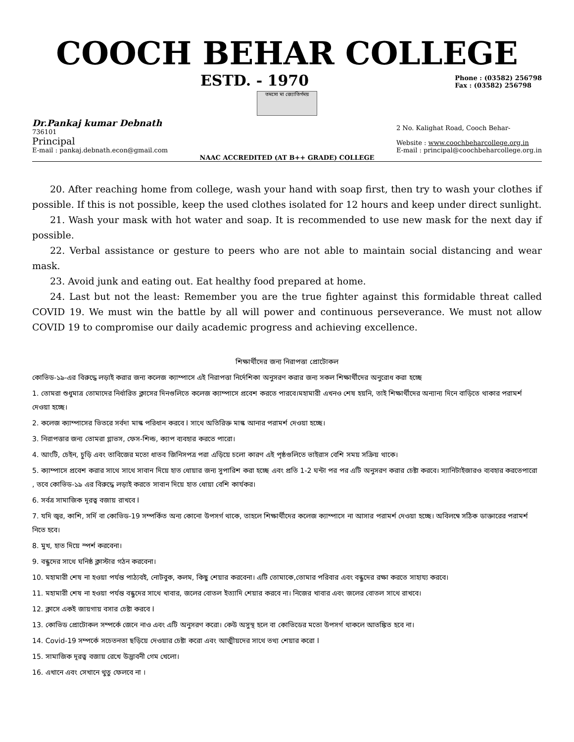COOCH BEHAR COLLEGE
ESTD. - 1970 Phone : (03582) 256798
Fax : (03582) 256798
তমসো মা জ্যোতির্গময়
Dr.Pankaj kumar Debnath
736101
Principal
E-mail : pankaj.debnath.econ@gmail.com 2 No. Kalighat Road, Cooch Behar-
Website : www.coochbeharcollege.org.in
E-mail : principal@coochbeharcollege.org.in
NAAC ACCREDITED (AT B++ GRADE) COLLEGE
20. After reaching home from college, wash your hand with soap first, then try to wash your clothes if possible. If this is not possible, keep the used clothes isolated for 12 hours and keep under direct sunlight.
21. Wash your mask with hot water and soap. It is recommended to use new mask for the next day if possible.
22. Verbal assistance or gesture to peers who are not able to maintain social distancing and wear mask.
23. Avoid junk and eating out. Eat healthy food prepared at home.
24. Last but not the least: Remember you are the true fighter against this formidable threat called COVID 19. We must win the battle by all will power and continuous perseverance. We must not allow COVID 19 to compromise our daily academic progress and achieving excellence.
শিক্ষার্থীদের জন্য নিরাপত্তা প্রোটোকল
কোভিড-১৯-এর বিরুদ্ধে লড়াই করার জন্য কলেজ ক্যাম্পাসে এই নিরাপত্তা নির্দেশিকা অনুসরণ করার জন্য সকল শিক্ষার্থীদের অনুরোধ করা হচ্ছে
1. তোমরা শুধুমাত্র তোমাদের নির্ধারিত ক্লাসের দিনগুলিতে কলেজ ক্যাম্পাসে প্রবেশ করতে পারবে।মহামারী এখনও শেষ হয়নি, তাই শিক্ষার্থীদের অন্যান্য দিনে বাড়িতে থাকার পরামর্শ দেওয়া হচ্ছে।
2. কলেজ ক্যাম্পাসের ভিতরে সর্বদা মাস্ক পরিধান করবে I সাথে অতিরিক্ত মাস্ক আনার পরামর্শ দেওয়া হচ্ছে।
3. নিরাপত্তার জন্য তোমরা গ্লাভস, ফেস-শিল্ড, ক্যাপ ব্যবহার করতে পারো।
4. আংটি, চেইন, চুড়ি এবং তাবিজের মতো ধাতব জিনিসপত্র পরা এড়িয়ে চলো কারণ এই পৃষ্ঠগুলিতে ভাইরাস বেশি সময় সক্রিয় থাকে।
5. ক্যাম্পাসে প্রবেশ করার সাথে সাথে সাবান দিয়ে হাত ধোয়ার জন্য সুপারিশ করা হচ্ছে এবং প্রতি 1-2 ঘন্টা পর পর এটি অনুসরণ করার চেষ্টা করবে। স্যানিটাইজারও ব্যবহার করতেপারো , তবে কোভিড-১৯ এর বিরুদ্ধে লড়াই করতে সাবান দিয়ে হাত ধোয়া বেশি কার্যকর।
6. সর্বত্র সামাজিক দূরত্ব বজায় রাখবে I
7. যদি জ্বর, কাশি, সর্দি বা কোভিড-19 সম্পর্কিত অন্য কোনো উপসর্গ থাকে, তাহলে শিক্ষার্থীদের কলেজ ক্যাম্পাসে না আসার পরামর্শ দেওয়া হচ্ছে। অবিলম্বে সঠিক ডাক্তারের পরামর্শ নিতে হবে।
8. মুখ, হাত দিয়ে স্পর্শ করবেনা।
9. বন্ধুদের সাথে ঘনিষ্ঠ ক্লাস্টার গঠন করবেনা।
10. মহামারী শেষ না হওয়া পর্যন্ত পাঠ্যবই, নোটবুক, কলম, কিছু শেয়ার করবেনা। এটি তোমাকে,তোমার পরিবার এবং বন্ধুদের রক্ষা করতে সাহায্য করবে।
11. মহামারী শেষ না হওয়া পর্যন্ত বন্ধুদের সাথে খাবার, জলের বোতল ইত্যাদি শেয়ার করবে না। নিজের খাবার এবং জলের বোতল সাথে রাখবে।
12. ক্লাসে একই জায়গায় বসার চেষ্টা করবে I
13. কোভিড প্রোটোকল সম্পর্কে জেনে নাও এবং এটি অনুসরণ করো। কেউ অসুস্থ হলে বা কোভিডের মতো উপসর্গ থাকলে আতঙ্কিত হবে না।
14. Covid-19 সম্পর্কে সচেতনতা ছড়িয়ে দেওয়ার চেষ্টা করো এবং আত্মীয়দের সাথে তথ্য শেয়ার করো I
15. সামাজিক দূরত্ব বজায় রেখে উদ্ভাবনী গেম খেলো।
16. এখানে এবং সেখানে থুতু ফেলবে না ।